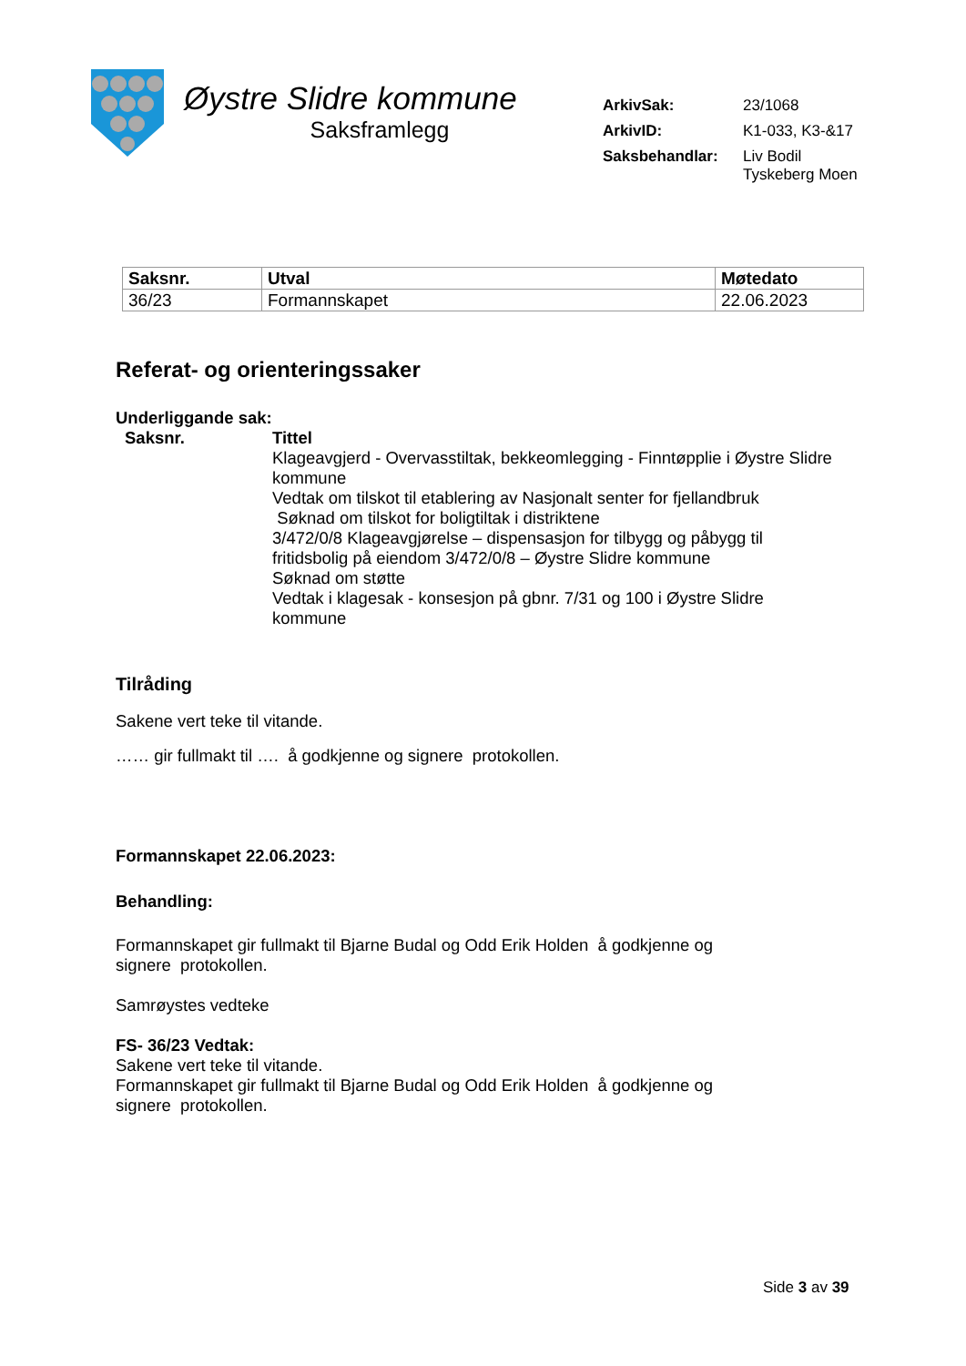Øystre Slidre kommune
Saksframlegg
| ArkivSak: | 23/1068 |
| ArkivID: | K1-033, K3-&17 |
| Saksbehandlar: | Liv Bodil Tyskeberg Moen |
| Saksnr. | Utval | Møtedato |
| --- | --- | --- |
| 36/23 | Formannskapet | 22.06.2023 |
Referat- og orienteringssaker
Underliggande sak:
Saksnr. Tittel
Klageavgjerd - Overvasstiltak, bekkeomlegging - Finntøpplie i Øystre Slidre kommune
Vedtak om tilskot til etablering av Nasjonalt senter for fjellandbruk
Søknad om tilskot for boligtiltak i distriktene
3/472/0/8 Klageavgjørelse – dispensasjon for tilbygg og påbygg til fritidsbolig på eiendom 3/472/0/8 – Øystre Slidre kommune
Søknad om støtte
Vedtak i klagesak - konsesjon på gbnr. 7/31 og 100 i Øystre Slidre kommune
Tilråding
Sakene vert teke til vitande.
…… gir fullmakt til …. å godkjenne og signere protokollen.
Formannskapet 22.06.2023:
Behandling:
Formannskapet gir fullmakt til Bjarne Budal og Odd Erik Holden å godkjenne og
signere protokollen.
Samrøystes vedteke
FS- 36/23 Vedtak:
Sakene vert teke til vitande.
Formannskapet gir fullmakt til Bjarne Budal og Odd Erik Holden å godkjenne og
signere protokollen.
Side 3 av 39